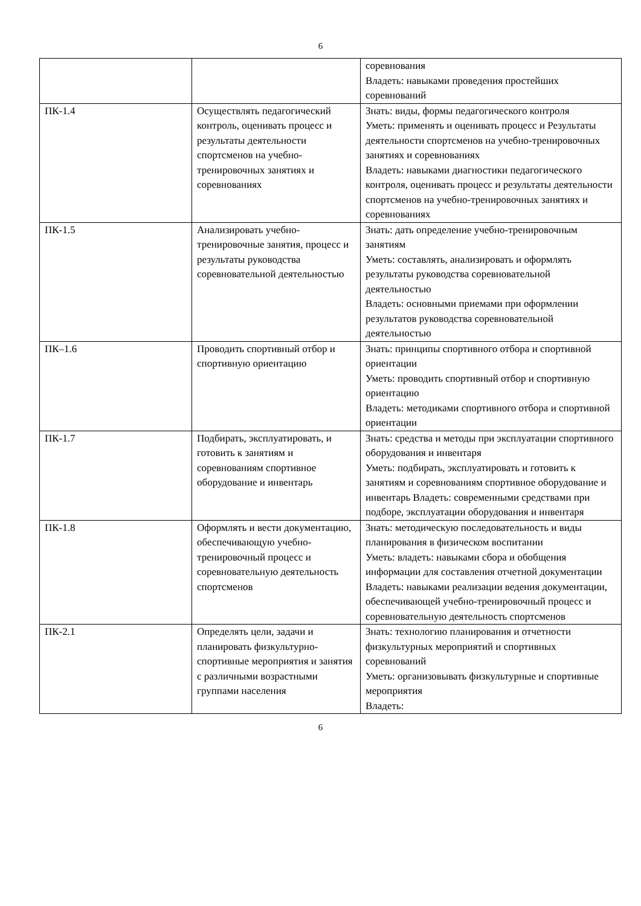6
| | | соревнования Владеть: навыками проведения простейших соревнований |
| ПК-1.4 | Осуществлять педагогический контроль, оценивать процесс и результаты деятельности спортсменов на учебно-тренировочных занятиях и соревнованиях | Знать: виды, формы педагогического контроля Уметь: применять и оценивать процесс и Результаты деятельности спортсменов на учебно-тренировочных занятиях и соревнованиях Владеть: навыками диагностики педагогического контроля, оценивать процесс и результаты деятельности спортсменов на учебно-тренировочных занятиях и соревнованиях |
| ПК-1.5 | Анализировать учебно-тренировочные занятия, процесс и результаты руководства соревновательной деятельностью | Знать: дать определение учебно-тренировочным занятиям Уметь: составлять, анализировать и оформлять результаты руководства соревновательной деятельностью Владеть: основными приемами при оформлении результатов руководства соревновательной деятельностью |
| ПК–1.6 | Проводить спортивный отбор и спортивную ориентацию | Знать: принципы спортивного отбора и спортивной ориентации Уметь: проводить спортивный отбор и спортивную ориентацию Владеть: методиками спортивного отбора и спортивной ориентации |
| ПК-1.7 | Подбирать, эксплуатировать, и готовить к занятиям и соревнованиям спортивное оборудование и инвентарь | Знать: средства и методы при эксплуатации спортивного оборудования и инвентаря Уметь: подбирать, эксплуатировать и готовить к занятиям и соревнованиям спортивное оборудование и инвентарь Владеть: современными средствами при подборе, эксплуатации оборудования и инвентаря |
| ПК-1.8 | Оформлять и вести документацию, обеспечивающую учебно-тренировочный процесс и соревновательную деятельность спортсменов | Знать: методическую последовательность и виды планирования в физическом воспитании Уметь: владеть: навыками сбора и обобщения информации для составления отчетной документации Владеть: навыками реализации ведения документации, обеспечивающей учебно-тренировочный процесс и соревновательную деятельность спортсменов |
| ПК-2.1 | Определять цели, задачи и планировать физкультурно-спортивные мероприятия и занятия с различными возрастными группами населения | Знать: технологию планирования и отчетности физкультурных мероприятий и спортивных соревнований Уметь: организовывать физкультурные и спортивные мероприятия Владеть: |
6